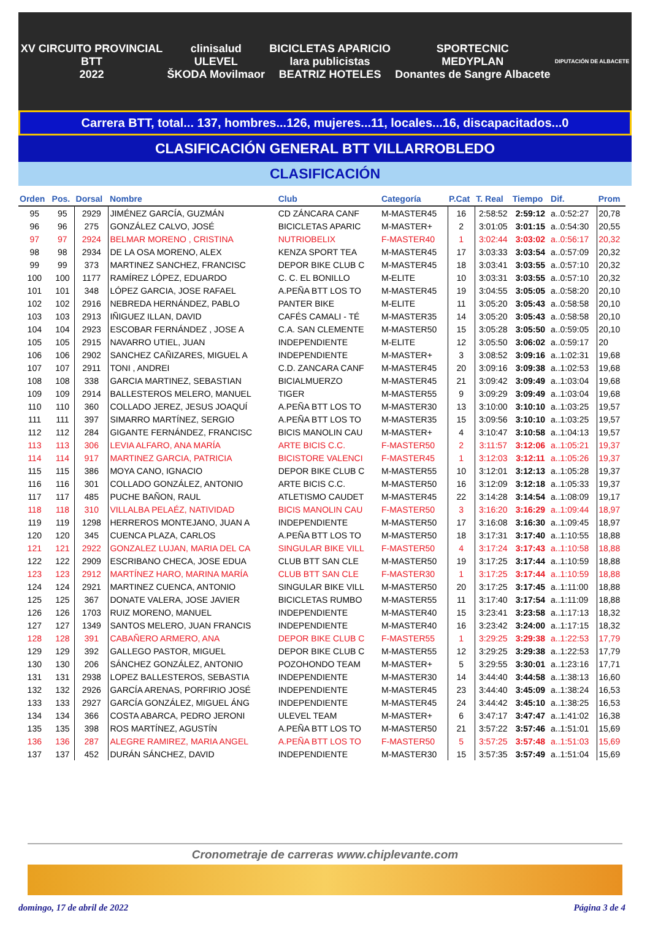XV CIRCUITO PROVINCIAL
BTT
2022
clinisalud
ULEVEL
ŠKODA Movilmaor
BICICLETAS APARICIO
lara publicistas
BEATRIZ HOTELES
SPORTECNIC
MEDYPLAN
Donantes de Sangre Albacete
DIPUTACIÓN DE ALBACETE
Carrera BTT, total... 137, hombres...126, mujeres...11, locales...16, discapacitados...0
CLASIFICACIÓN GENERAL BTT VILLARROBLEDO
CLASIFICACIÓN
| Orden | Pos. | Dorsal | Nombre | Club | Categoría | P.Cat | T. Real | Tiempo | Dif. | Prom |
| --- | --- | --- | --- | --- | --- | --- | --- | --- | --- | --- |
| 95 | 95 | 2929 | JIMÉNEZ GARCÍA, GUZMÁN | CD ZÁNCARA CANF | M-MASTER45 | 16 | 2:58:52 | 2:59:12 | a..0:52:27 | 20,78 |
| 96 | 96 | 275 | GONZÁLEZ CALVO, JOSÉ | BICICLETAS APARIC | M-MASTER+ | 2 | 3:01:05 | 3:01:15 | a..0:54:30 | 20,55 |
| 97 | 97 | 2924 | BELMAR MORENO , CRISTINA | NUTRIOBELIX | F-MASTER40 | 1 | 3:02:44 | 3:03:02 | a..0:56:17 | 20,32 |
| 98 | 98 | 2934 | DE LA OSA MORENO, ALEX | KENZA SPORT TEA | M-MASTER45 | 17 | 3:03:33 | 3:03:54 | a..0:57:09 | 20,32 |
| 99 | 99 | 373 | MARTINEZ SANCHEZ, FRANCISC | DEPOR BIKE CLUB C | M-MASTER45 | 18 | 3:03:41 | 3:03:55 | a..0:57:10 | 20,32 |
| 100 | 100 | 1177 | RAMÍREZ LÓPEZ, EDUARDO | C. C. EL BONILLO | M-ELITE | 10 | 3:03:31 | 3:03:55 | a..0:57:10 | 20,32 |
| 101 | 101 | 348 | LÓPEZ GARCIA, JOSE RAFAEL | A.PEÑA BTT LOS TO | M-MASTER45 | 19 | 3:04:55 | 3:05:05 | a..0:58:20 | 20,10 |
| 102 | 102 | 2916 | NEBREDA HERNÁNDEZ, PABLO | PANTER BIKE | M-ELITE | 11 | 3:05:20 | 3:05:43 | a..0:58:58 | 20,10 |
| 103 | 103 | 2913 | IÑIGUEZ ILLAN, DAVID | CAFÉS CAMALI - TÉ | M-MASTER35 | 14 | 3:05:20 | 3:05:43 | a..0:58:58 | 20,10 |
| 104 | 104 | 2923 | ESCOBAR FERNÁNDEZ , JOSE A | C.A. SAN CLEMENTE | M-MASTER50 | 15 | 3:05:28 | 3:05:50 | a..0:59:05 | 20,10 |
| 105 | 105 | 2915 | NAVARRO UTIEL, JUAN | INDEPENDIENTE | M-ELITE | 12 | 3:05:50 | 3:06:02 | a..0:59:17 | 20 |
| 106 | 106 | 2902 | SANCHEZ CAÑIZARES, MIGUEL A | INDEPENDIENTE | M-MASTER+ | 3 | 3:08:52 | 3:09:16 | a..1:02:31 | 19,68 |
| 107 | 107 | 2911 | TONI , ANDREI | C.D. ZANCARA CANF | M-MASTER45 | 20 | 3:09:16 | 3:09:38 | a..1:02:53 | 19,68 |
| 108 | 108 | 338 | GARCIA MARTINEZ, SEBASTIAN | BICIALMUERZO | M-MASTER45 | 21 | 3:09:42 | 3:09:49 | a..1:03:04 | 19,68 |
| 109 | 109 | 2914 | BALLESTEROS MELERO, MANUEL | TIGER | M-MASTER55 | 9 | 3:09:29 | 3:09:49 | a..1:03:04 | 19,68 |
| 110 | 110 | 360 | COLLADO JEREZ, JESUS JOAQUÍ | A.PEÑA BTT LOS TO | M-MASTER30 | 13 | 3:10:00 | 3:10:10 | a..1:03:25 | 19,57 |
| 111 | 111 | 397 | SIMARRO MARTÍNEZ, SERGIO | A.PEÑA BTT LOS TO | M-MASTER35 | 15 | 3:09:56 | 3:10:10 | a..1:03:25 | 19,57 |
| 112 | 112 | 284 | GIGANTE FERNÁNDEZ, FRANCISC | BICIS MANOLIN CAU | M-MASTER+ | 4 | 3:10:47 | 3:10:58 | a..1:04:13 | 19,57 |
| 113 | 113 | 306 | LEVIA ALFARO, ANA MARÍA | ARTE BICIS C.C. | F-MASTER50 | 2 | 3:11:57 | 3:12:06 | a..1:05:21 | 19,37 |
| 114 | 114 | 917 | MARTINEZ GARCIA, PATRICIA | BICISTORE VALENCI | F-MASTER45 | 1 | 3:12:03 | 3:12:11 | a..1:05:26 | 19,37 |
| 115 | 115 | 386 | MOYA CANO, IGNACIO | DEPOR BIKE CLUB C | M-MASTER55 | 10 | 3:12:01 | 3:12:13 | a..1:05:28 | 19,37 |
| 116 | 116 | 301 | COLLADO GONZÁLEZ, ANTONIO | ARTE BICIS C.C. | M-MASTER50 | 16 | 3:12:09 | 3:12:18 | a..1:05:33 | 19,37 |
| 117 | 117 | 485 | PUCHE BAÑON, RAUL | ATLETISMO CAUDET | M-MASTER45 | 22 | 3:14:28 | 3:14:54 | a..1:08:09 | 19,17 |
| 118 | 118 | 310 | VILLALBA PELAÉZ, NATIVIDAD | BICIS MANOLIN CAU | F-MASTER50 | 3 | 3:16:20 | 3:16:29 | a..1:09:44 | 18,97 |
| 119 | 119 | 1298 | HERREROS MONTEJANO, JUAN A | INDEPENDIENTE | M-MASTER50 | 17 | 3:16:08 | 3:16:30 | a..1:09:45 | 18,97 |
| 120 | 120 | 345 | CUENCA PLAZA, CARLOS | A.PEÑA BTT LOS TO | M-MASTER50 | 18 | 3:17:31 | 3:17:40 | a..1:10:55 | 18,88 |
| 121 | 121 | 2922 | GONZALEZ LUJAN, MARIA DEL CA | SINGULAR BIKE VILL | F-MASTER50 | 4 | 3:17:24 | 3:17:43 | a..1:10:58 | 18,88 |
| 122 | 122 | 2909 | ESCRIBANO CHECA, JOSE EDUA | CLUB BTT SAN CLE | M-MASTER50 | 19 | 3:17:25 | 3:17:44 | a..1:10:59 | 18,88 |
| 123 | 123 | 2912 | MARTÍNEZ HARO, MARINA MARÍA | CLUB BTT SAN CLE | F-MASTER30 | 1 | 3:17:25 | 3:17:44 | a..1:10:59 | 18,88 |
| 124 | 124 | 2921 | MARTINEZ CUENCA, ANTONIO | SINGULAR BIKE VILL | M-MASTER50 | 20 | 3:17:25 | 3:17:45 | a..1:11:00 | 18,88 |
| 125 | 125 | 367 | DONATE VALERA, JOSE JAVIER | BICICLETAS RUMBO | M-MASTER55 | 11 | 3:17:40 | 3:17:54 | a..1:11:09 | 18,88 |
| 126 | 126 | 1703 | RUIZ MORENO, MANUEL | INDEPENDIENTE | M-MASTER40 | 15 | 3:23:41 | 3:23:58 | a..1:17:13 | 18,32 |
| 127 | 127 | 1349 | SANTOS MELERO, JUAN FRANCIS | INDEPENDIENTE | M-MASTER40 | 16 | 3:23:42 | 3:24:00 | a..1:17:15 | 18,32 |
| 128 | 128 | 391 | CABAÑERO ARMERO, ANA | DEPOR BIKE CLUB C | F-MASTER55 | 1 | 3:29:25 | 3:29:38 | a..1:22:53 | 17,79 |
| 129 | 129 | 392 | GALLEGO PASTOR, MIGUEL | DEPOR BIKE CLUB C | M-MASTER55 | 12 | 3:29:25 | 3:29:38 | a..1:22:53 | 17,79 |
| 130 | 130 | 206 | SÁNCHEZ GONZÁLEZ, ANTONIO | POZOHONDO TEAM | M-MASTER+ | 5 | 3:29:55 | 3:30:01 | a..1:23:16 | 17,71 |
| 131 | 131 | 2938 | LOPEZ BALLESTEROS, SEBASTIA | INDEPENDIENTE | M-MASTER30 | 14 | 3:44:40 | 3:44:58 | a..1:38:13 | 16,60 |
| 132 | 132 | 2926 | GARCÍA ARENAS, PORFIRIO JOSÉ | INDEPENDIENTE | M-MASTER45 | 23 | 3:44:40 | 3:45:09 | a..1:38:24 | 16,53 |
| 133 | 133 | 2927 | GARCÍA GONZÁLEZ, MIGUEL ÁNG | INDEPENDIENTE | M-MASTER45 | 24 | 3:44:42 | 3:45:10 | a..1:38:25 | 16,53 |
| 134 | 134 | 366 | COSTA ABARCA, PEDRO JERONI | ULEVEL TEAM | M-MASTER+ | 6 | 3:47:17 | 3:47:47 | a..1:41:02 | 16,38 |
| 135 | 135 | 398 | ROS MARTÍNEZ, AGUSTÍN | A.PEÑA BTT LOS TO | M-MASTER50 | 21 | 3:57:22 | 3:57:46 | a..1:51:01 | 15,69 |
| 136 | 136 | 287 | ALEGRE RAMIREZ, MARIA ANGEL | A.PEÑA BTT LOS TO | F-MASTER50 | 5 | 3:57:25 | 3:57:48 | a..1:51:03 | 15,69 |
| 137 | 137 | 452 | DURÁN SÁNCHEZ, DAVID | INDEPENDIENTE | M-MASTER30 | 15 | 3:57:35 | 3:57:49 | a..1:51:04 | 15,69 |
Cronometraje de carreras www.chiplevante.com
domingo, 17 de abril de 2022 Página 3 de 4